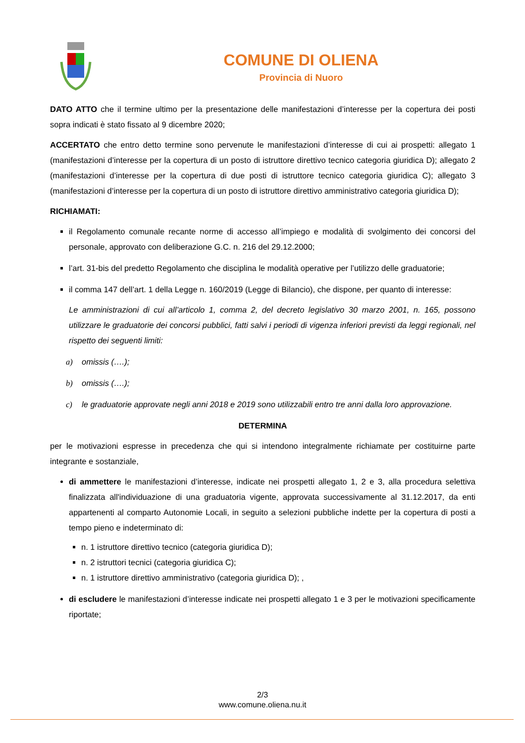COMUNE DI OLIENA
Provincia di Nuoro
DATO ATTO che il termine ultimo per la presentazione delle manifestazioni d’interesse per la copertura dei posti sopra indicati è stato fissato al 9 dicembre 2020;
ACCERTATO che entro detto termine sono pervenute le manifestazioni d’interesse di cui ai prospetti: allegato 1 (manifestazioni d’interesse per la copertura di un posto di istruttore direttivo tecnico categoria giuridica D); allegato 2 (manifestazioni d’interesse per la copertura di due posti di istruttore tecnico categoria giuridica C); allegato 3 (manifestazioni d’interesse per la copertura di un posto di istruttore direttivo amministrativo categoria giuridica D);
RICHIAMATI:
il Regolamento comunale recante norme di accesso all’impiego e modalità di svolgimento dei concorsi del personale, approvato con deliberazione G.C. n. 216 del 29.12.2000;
l’art. 31-bis del predetto Regolamento che disciplina le modalità operative per l’utilizzo delle graduatorie;
il comma 147 dell’art. 1 della Legge n. 160/2019 (Legge di Bilancio), che dispone, per quanto di interesse:
Le amministrazioni di cui all’articolo 1, comma 2, del decreto legislativo 30 marzo 2001, n. 165, possono utilizzare le graduatorie dei concorsi pubblici, fatti salvi i periodi di vigenza inferiori previsti da leggi regionali, nel rispetto dei seguenti limiti:
a) omissis (….);
b) omissis (….);
c) le graduatorie approvate negli anni 2018 e 2019 sono utilizzabili entro tre anni dalla loro approvazione.
DETERMINA
per le motivazioni espresse in precedenza che qui si intendono integralmente richiamate per costituirne parte integrante e sostanziale,
di ammettere le manifestazioni d’interesse, indicate nei prospetti allegato 1, 2 e 3, alla procedura selettiva finalizzata all'individuazione di una graduatoria vigente, approvata successivamente al 31.12.2017, da enti appartenenti al comparto Autonomie Locali, in seguito a selezioni pubbliche indette per la copertura di posti a tempo pieno e indeterminato di:
n. 1 istruttore direttivo tecnico (categoria giuridica D);
n. 2 istruttori tecnici (categoria giuridica C);
n. 1 istruttore direttivo amministrativo (categoria giuridica D); ,
di escludere le manifestazioni d’interesse indicate nei prospetti allegato 1 e 3 per le motivazioni specificamente riportate;
2/3
www.comune.oliena.nu.it